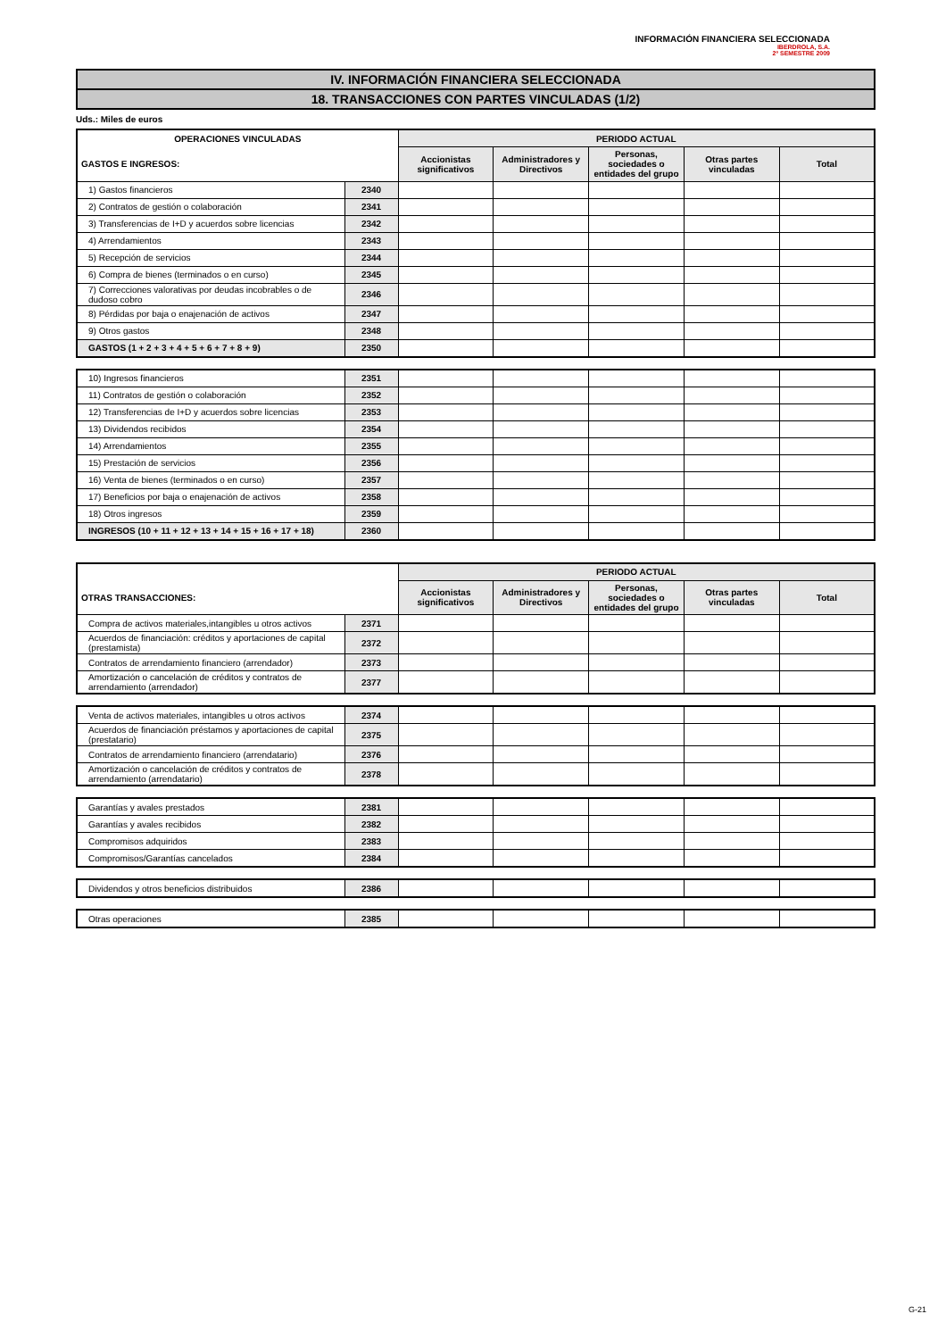INFORMACIÓN FINANCIERA SELECCIONADA
IBERDROLA, S.A.
2º SEMESTRE 2009
IV. INFORMACIÓN FINANCIERA SELECCIONADA
18. TRANSACCIONES CON PARTES VINCULADAS (1/2)
Uds.: Miles de euros
| OPERACIONES VINCULADAS | | PERIODO ACTUAL | | | | |
| GASTOS E INGRESOS: | | Accionistas significativos | Administradores y Directivos | Personas, sociedades o entidades del grupo | Otras partes vinculadas | Total |
| 1) Gastos financieros | 2340 | | | | | |
| 2) Contratos de gestión o colaboración | 2341 | | | | | |
| 3) Transferencias de I+D y acuerdos sobre licencias | 2342 | | | | | |
| 4) Arrendamientos | 2343 | | | | | |
| 5) Recepción de servicios | 2344 | | | | | |
| 6) Compra de bienes (terminados o en curso) | 2345 | | | | | |
| 7) Correcciones valorativas por deudas incobrables o de dudoso cobro | 2346 | | | | | |
| 8) Pérdidas por baja o enajenación de activos | 2347 | | | | | |
| 9) Otros gastos | 2348 | | | | | |
| GASTOS (1 + 2 + 3 + 4 + 5 + 6 + 7 + 8 + 9) | 2350 | | | | | |
| 10) Ingresos financieros | 2351 | | | | | |
| 11) Contratos de gestión o colaboración | 2352 | | | | | |
| 12) Transferencias de I+D y acuerdos sobre licencias | 2353 | | | | | |
| 13) Dividendos recibidos | 2354 | | | | | |
| 14) Arrendamientos | 2355 | | | | | |
| 15) Prestación de servicios | 2356 | | | | | |
| 16) Venta de bienes (terminados o en curso) | 2357 | | | | | |
| 17) Beneficios por baja o enajenación de activos | 2358 | | | | | |
| 18) Otros ingresos | 2359 | | | | | |
| INGRESOS (10 + 11 + 12 + 13 + 14 + 15 + 16 + 17 + 18) | 2360 | | | | | |
| | | PERIODO ACTUAL | | | | |
| OTRAS TRANSACCIONES: | | Accionistas significativos | Administradores y Directivos | Personas, sociedades o entidades del grupo | Otras partes vinculadas | Total |
| Compra de activos materiales,intangibles u otros activos | 2371 | | | | | |
| Acuerdos de financiación: créditos y aportaciones de capital (prestamista) | 2372 | | | | | |
| Contratos de arrendamiento financiero (arrendador) | 2373 | | | | | |
| Amortización o cancelación de créditos y contratos de arrendamiento (arrendador) | 2377 | | | | | |
| Venta de activos materiales, intangibles u otros activos | 2374 | | | | | |
| Acuerdos de financiación préstamos y aportaciones de capital (prestatario) | 2375 | | | | | |
| Contratos de arrendamiento financiero (arrendatario) | 2376 | | | | | |
| Amortización o cancelación de créditos y contratos de arrendamiento (arrendatario) | 2378 | | | | | |
| Garantías y avales prestados | 2381 | | | | | |
| Garantías y avales recibidos | 2382 | | | | | |
| Compromisos adquiridos | 2383 | | | | | |
| Compromisos/Garantías cancelados | 2384 | | | | | |
| Dividendos y otros beneficios distribuidos | 2386 | | | | | |
| Otras operaciones | 2385 | | | | | |
G-21